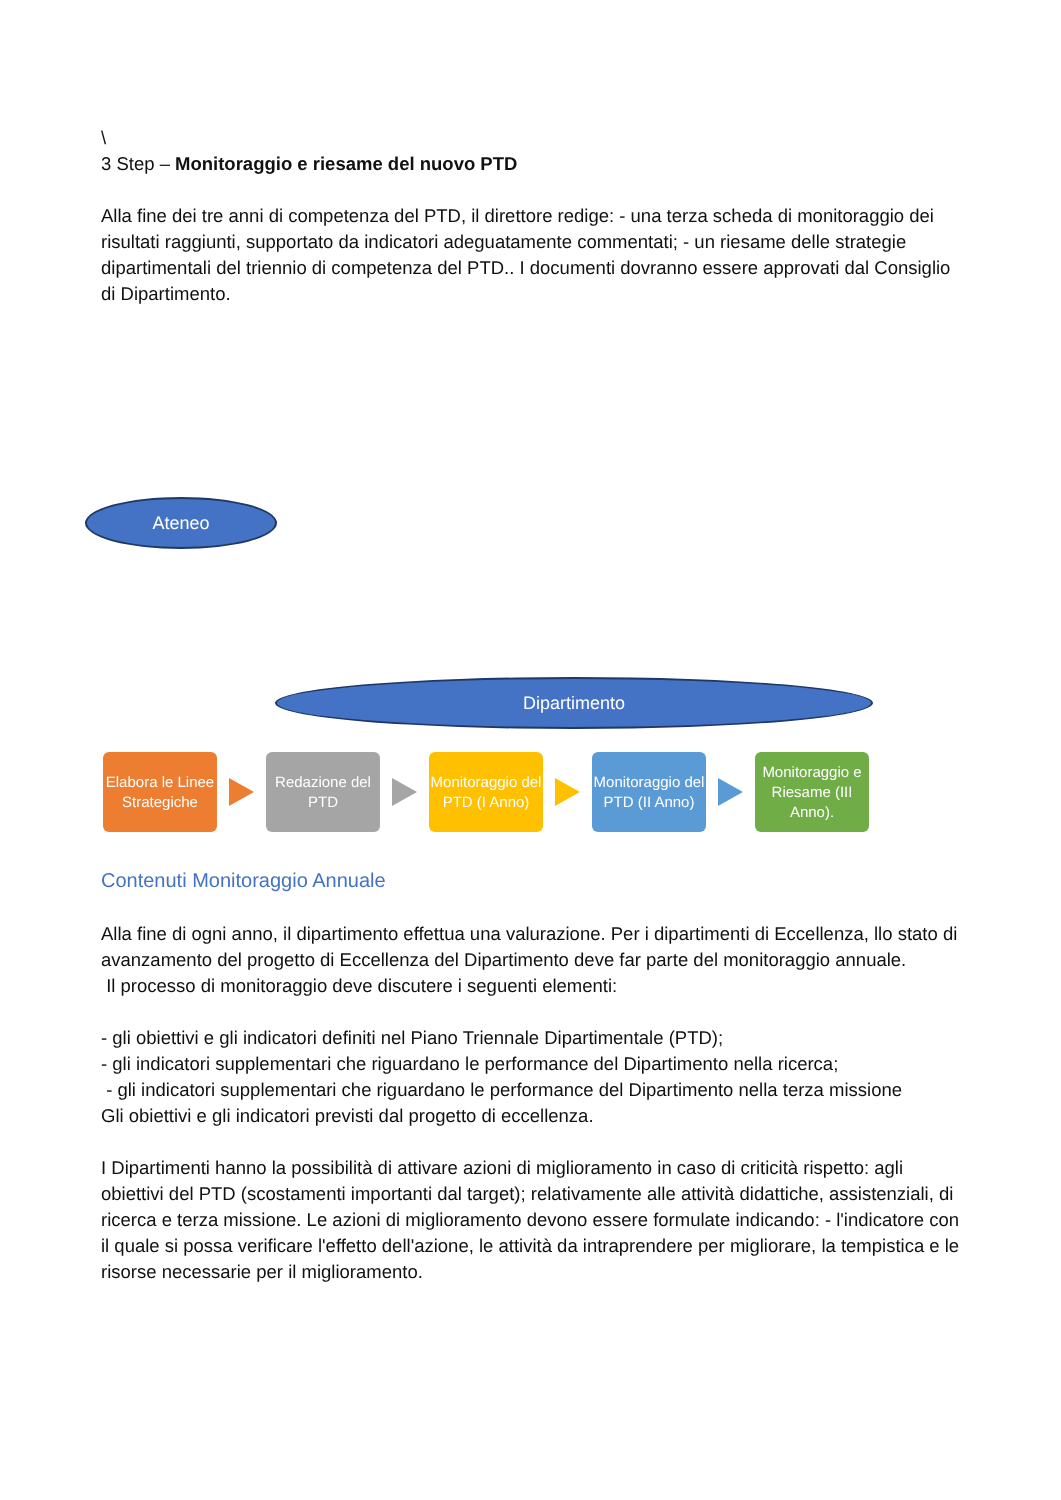\
3 Step – Monitoraggio e riesame del nuovo PTD
Alla fine dei tre anni di competenza del PTD, il direttore redige: - una terza scheda di monitoraggio dei risultati raggiunti, supportato da indicatori adeguatamente commentati; - un riesame delle strategie dipartimentali del triennio di competenza del PTD.. I documenti dovranno essere approvati dal Consiglio di Dipartimento.
Ateneo
Elabora le Linee Strategiche
Redazione del PTD
Monitoraggio del PTD (I Anno)
Monitoraggio del PTD (II Anno)
Monitoraggio e Riesame (III Anno).
Dipartimento
Contenuti Monitoraggio Annuale
Alla fine di ogni anno, il dipartimento effettua una valurazione. Per i dipartimenti di Eccellenza, llo stato di avanzamento del progetto di Eccellenza del Dipartimento deve far parte del monitoraggio annuale.
Il processo di monitoraggio deve discutere i seguenti elementi:
- gli obiettivi e gli indicatori definiti nel Piano Triennale Dipartimentale (PTD);
- gli indicatori supplementari che riguardano le performance del Dipartimento nella ricerca;
- gli indicatori supplementari che riguardano le performance del Dipartimento nella terza missione
Gli obiettivi e gli indicatori previsti dal progetto di eccellenza.
I Dipartimenti hanno la possibilità di attivare azioni di miglioramento in caso di criticità rispetto: agli obiettivi del PTD (scostamenti importanti dal target); relativamente alle attività didattiche, assistenziali, di ricerca e terza missione. Le azioni di miglioramento devono essere formulate indicando: - l'indicatore con il quale si possa verificare l'effetto dell'azione, le attività da intraprendere per migliorare, la tempistica e le risorse necessarie per il miglioramento.